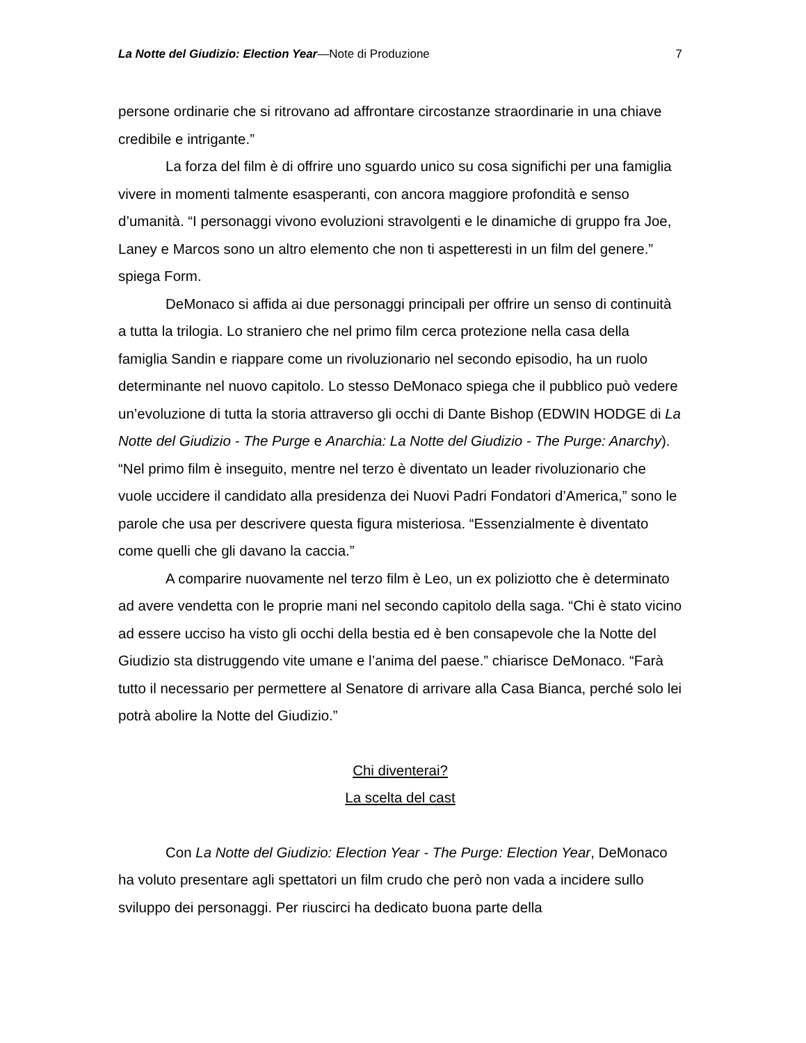La Notte del Giudizio: Election Year—Note di Produzione 7
persone ordinarie che si ritrovano ad affrontare circostanze straordinarie in una chiave credibile e intrigante.”
La forza del film è di offrire uno sguardo unico su cosa significhi per una famiglia vivere in momenti talmente esasperanti, con ancora maggiore profondità e senso d’umanità. “I personaggi vivono evoluzioni stravolgenti e le dinamiche di gruppo fra Joe, Laney e Marcos sono un altro elemento che non ti aspetteresti in un film del genere.” spiega Form.
DeMonaco si affida ai due personaggi principali per offrire un senso di continuità a tutta la trilogia. Lo straniero che nel primo film cerca protezione nella casa della famiglia Sandin e riappare come un rivoluzionario nel secondo episodio, ha un ruolo determinante nel nuovo capitolo. Lo stesso DeMonaco spiega che il pubblico può vedere un’evoluzione di tutta la storia attraverso gli occhi di Dante Bishop (EDWIN HODGE di La Notte del Giudizio - The Purge e Anarchia: La Notte del Giudizio - The Purge: Anarchy). “Nel primo film è inseguito, mentre nel terzo è diventato un leader rivoluzionario che vuole uccidere il candidato alla presidenza dei Nuovi Padri Fondatori d’America,” sono le parole che usa per descrivere questa figura misteriosa. “Essenzialmente è diventato come quelli che gli davano la caccia.”
A comparire nuovamente nel terzo film è Leo, un ex poliziotto che è determinato ad avere vendetta con le proprie mani nel secondo capitolo della saga. “Chi è stato vicino ad essere ucciso ha visto gli occhi della bestia ed è ben consapevole che la Notte del Giudizio sta distruggendo vite umane e l’anima del paese.” chiarisce DeMonaco. “Farà tutto il necessario per permettere al Senatore di arrivare alla Casa Bianca, perché solo lei potrà abolire la Notte del Giudizio.”
Chi diventerai?
La scelta del cast
Con La Notte del Giudizio: Election Year - The Purge: Election Year, DeMonaco ha voluto presentare agli spettatori un film crudo che però non vada a incidere sullo sviluppo dei personaggi. Per riuscirci ha dedicato buona parte della